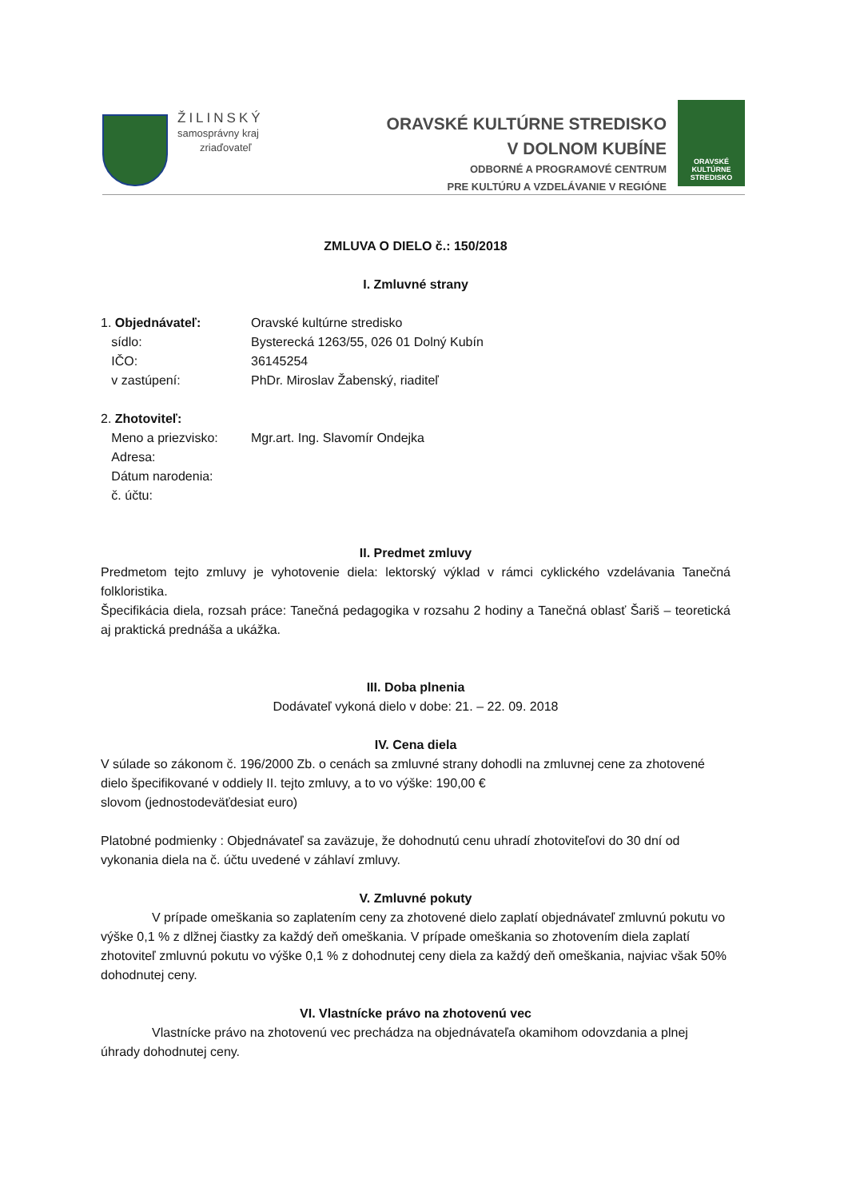ŽILINSKÝ
samosprávny kraj
zriaďovateľ
ORAVSKÉ KULTÚRNE STREDISKO
V DOLNOM KUBÍNE
ODBORNÉ A PROGRAMOVÉ CENTRUM
PRE KULTÚRU A VZDELÁVANIE V REGIÓNE
ORAVSKÉ
KULTÚRNE
STREDISKO
ZMLUVA O DIELO č.: 150/2018
I. Zmluvné strany
1. Objednávateľ: Oravské kultúrne stredisko
sídlo: Bysterecká 1263/55, 026 01 Dolný Kubín
IČO: 36145254
v zastúpení: PhDr. Miroslav Žabenský, riaditeľ
2. Zhotoviteľ:
Meno a priezvisko: Mgr.art. Ing. Slavomír Ondejka
Adresa:
Dátum narodenia:
č. účtu:
II. Predmet zmluvy
Predmetom tejto zmluvy je vyhotovenie diela: lektorský výklad v rámci cyklického vzdelávania Tanečná folkloristika.
Špecifikácia diela, rozsah práce: Tanečná pedagogika v rozsahu 2 hodiny a Tanečná oblasť Šariš – teoretická aj praktická prednáša a ukážka.
III. Doba plnenia
Dodávateľ vykoná dielo v dobe: 21. – 22. 09. 2018
IV. Cena diela
V súlade so zákonom č. 196/2000 Zb. o cenách sa zmluvné strany dohodli na zmluvnej cene za zhotovené dielo špecifikované v oddiely II. tejto zmluvy, a to vo výške: 190,00 €
slovom (jednostodeväťdesiat euro)
Platobné podmienky : Objednávateľ sa zaväzuje, že dohodnutú cenu uhradí zhotoviteľovi do 30 dní od vykonania diela na č. účtu uvedené v záhlaví zmluvy.
V. Zmluvné pokuty
V prípade omeškania so zaplatením ceny za zhotovené dielo zaplatí objednávateľ zmluvnú pokutu vo výške 0,1 % z dlžnej čiastky za každý deň omeškania. V prípade omeškania so zhotovením diela zaplatí zhotoviteľ zmluvnú pokutu vo výške 0,1 % z dohodnutej ceny diela za každý deň omeškania, najviac však 50% dohodnutej ceny.
VI. Vlastnícke právo na zhotovenú vec
Vlastnícke právo na zhotovenú vec prechádza na objednávateľa okamihom odovzdania a plnej úhrady dohodnutej ceny.